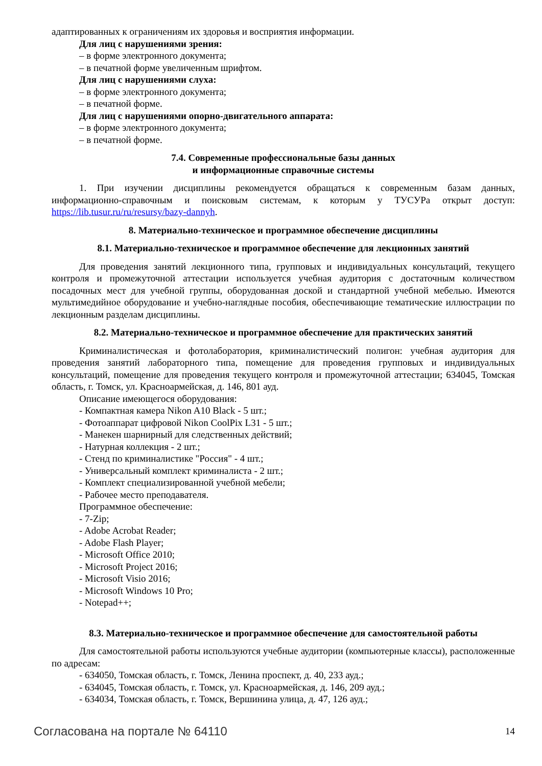адаптированных к ограничениям их здоровья и восприятия информации.
Для лиц с нарушениями зрения:
– в форме электронного документа;
– в печатной форме увеличенным шрифтом.
Для лиц с нарушениями слуха:
– в форме электронного документа;
– в печатной форме.
Для лиц с нарушениями опорно-двигательного аппарата:
– в форме электронного документа;
– в печатной форме.
7.4. Современные профессиональные базы данных
и информационные справочные системы
1. При изучении дисциплины рекомендуется обращаться к современным базам данных, информационно-справочным и поисковым системам, к которым у ТУСУРа открыт доступ: https://lib.tusur.ru/ru/resursy/bazy-dannyh.
8. Материально-техническое и программное обеспечение дисциплины
8.1. Материально-техническое и программное обеспечение для лекционных занятий
Для проведения занятий лекционного типа, групповых и индивидуальных консультаций, текущего контроля и промежуточной аттестации используется учебная аудитория с достаточным количеством посадочных мест для учебной группы, оборудованная доской и стандартной учебной мебелью. Имеются мультимедийное оборудование и учебно-наглядные пособия, обеспечивающие тематические иллюстрации по лекционным разделам дисциплины.
8.2. Материально-техническое и программное обеспечение для практических занятий
Криминалистическая и фотолаборатория, криминалистический полигон: учебная аудитория для проведения занятий лабораторного типа, помещение для проведения групповых и индивидуальных консультаций, помещение для проведения текущего контроля и промежуточной аттестации; 634045, Томская область, г. Томск, ул. Красноармейская, д. 146, 801 ауд.
Описание имеющегося оборудования:
- Компактная камера Nikon A10 Black - 5 шт.;
- Фотоаппарат цифровой Nikon CoolPix L31 - 5 шт.;
- Манекен шарнирный для следственных действий;
- Натурная коллекция - 2 шт.;
- Стенд по криминалистике "Россия" - 4 шт.;
- Универсальный комплект криминалиста - 2 шт.;
- Комплект специализированной учебной мебели;
- Рабочее место преподавателя.
Программное обеспечение:
- 7-Zip;
- Adobe Acrobat Reader;
- Adobe Flash Player;
- Microsoft Office 2010;
- Microsoft Project 2016;
- Microsoft Visio 2016;
- Microsoft Windows 10 Pro;
- Notepad++;
8.3. Материально-техническое и программное обеспечение для самостоятельной работы
Для самостоятельной работы используются учебные аудитории (компьютерные классы), расположенные по адресам:
- 634050, Томская область, г. Томск, Ленина проспект, д. 40, 233 ауд.;
- 634045, Томская область, г. Томск, ул. Красноармейская, д. 146, 209 ауд.;
- 634034, Томская область, г. Томск, Вершинина улица, д. 47, 126 ауд.;
Согласована на портале № 64110 14